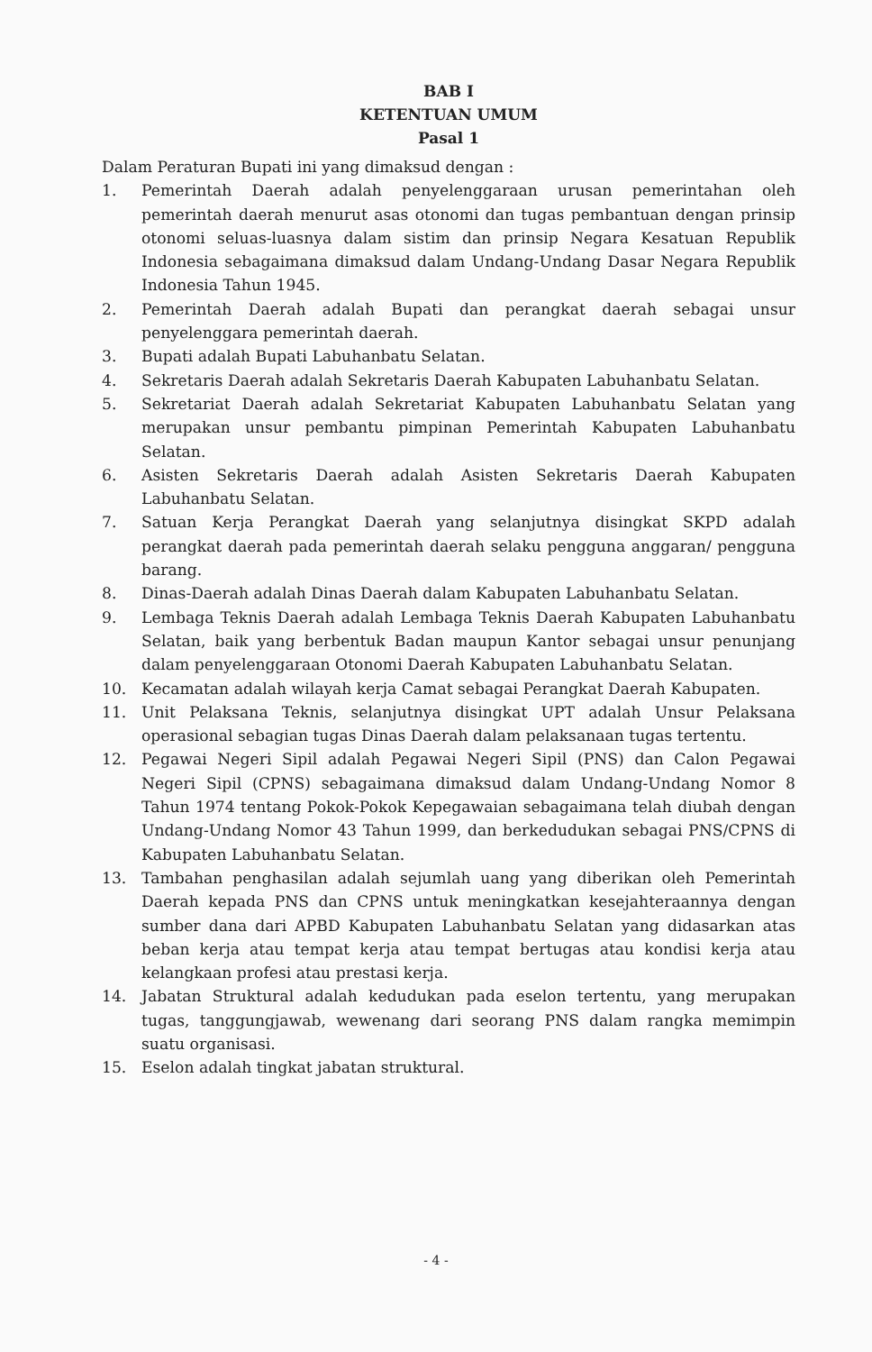BAB I
KETENTUAN UMUM
Pasal 1
Dalam Peraturan Bupati ini yang dimaksud dengan :
1. Pemerintah Daerah adalah penyelenggaraan urusan pemerintahan oleh pemerintah daerah menurut asas otonomi dan tugas pembantuan dengan prinsip otonomi seluas-luasnya dalam sistim dan prinsip Negara Kesatuan Republik Indonesia sebagaimana dimaksud dalam Undang-Undang Dasar Negara Republik Indonesia Tahun 1945.
2. Pemerintah Daerah adalah Bupati dan perangkat daerah sebagai unsur penyelenggara pemerintah daerah.
3. Bupati adalah Bupati Labuhanbatu Selatan.
4. Sekretaris Daerah adalah Sekretaris Daerah Kabupaten Labuhanbatu Selatan.
5. Sekretariat Daerah adalah Sekretariat Kabupaten Labuhanbatu Selatan yang merupakan unsur pembantu pimpinan Pemerintah Kabupaten Labuhanbatu Selatan.
6. Asisten Sekretaris Daerah adalah Asisten Sekretaris Daerah Kabupaten Labuhanbatu Selatan.
7. Satuan Kerja Perangkat Daerah yang selanjutnya disingkat SKPD adalah perangkat daerah pada pemerintah daerah selaku pengguna anggaran/ pengguna barang.
8. Dinas-Daerah adalah Dinas Daerah dalam Kabupaten Labuhanbatu Selatan.
9. Lembaga Teknis Daerah adalah Lembaga Teknis Daerah Kabupaten Labuhanbatu Selatan, baik yang berbentuk Badan maupun Kantor sebagai unsur penunjang dalam penyelenggaraan Otonomi Daerah Kabupaten Labuhanbatu Selatan.
10. Kecamatan adalah wilayah kerja Camat sebagai Perangkat Daerah Kabupaten.
11. Unit Pelaksana Teknis, selanjutnya disingkat UPT adalah Unsur Pelaksana operasional sebagian tugas Dinas Daerah dalam pelaksanaan tugas tertentu.
12. Pegawai Negeri Sipil adalah Pegawai Negeri Sipil (PNS) dan Calon Pegawai Negeri Sipil (CPNS) sebagaimana dimaksud dalam Undang-Undang Nomor 8 Tahun 1974 tentang Pokok-Pokok Kepegawaian sebagaimana telah diubah dengan Undang-Undang Nomor 43 Tahun 1999, dan berkedudukan sebagai PNS/CPNS di Kabupaten Labuhanbatu Selatan.
13. Tambahan penghasilan adalah sejumlah uang yang diberikan oleh Pemerintah Daerah kepada PNS dan CPNS untuk meningkatkan kesejahteraannya dengan sumber dana dari APBD Kabupaten Labuhanbatu Selatan yang didasarkan atas beban kerja atau tempat kerja atau tempat bertugas atau kondisi kerja atau kelangkaan profesi atau prestasi kerja.
14. Jabatan Struktural adalah kedudukan pada eselon tertentu, yang merupakan tugas, tanggungjawab, wewenang dari seorang PNS dalam rangka memimpin suatu organisasi.
15. Eselon adalah tingkat jabatan struktural.
- 4 -